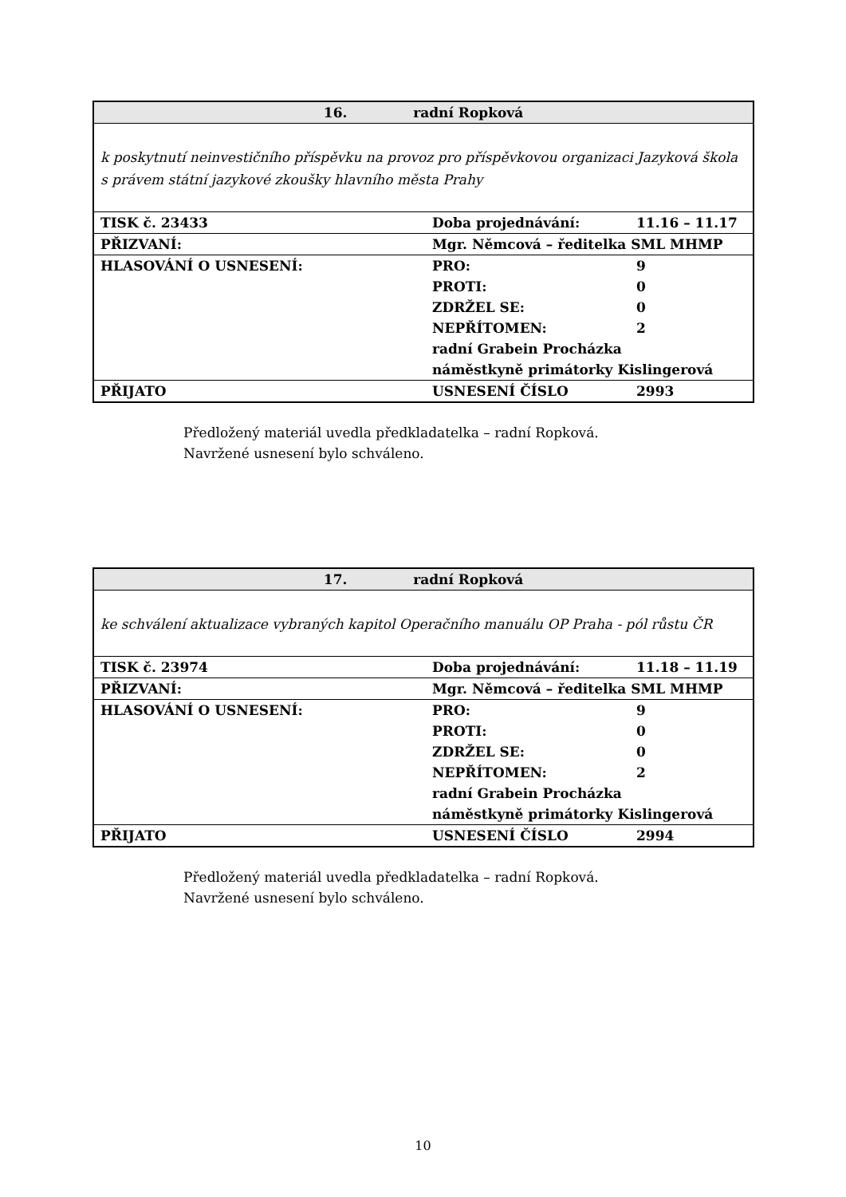| 16. radní Ropková | | |
| k poskytnutí neinvestičního příspěvku na provoz pro příspěvkovou organizaci Jazyková škola s právem státní jazykové zkoušky hlavního města Prahy | | |
| TISK č. 23433 | Doba projednávání: | 11.16 – 11.17 |
| PŘIZVANÍ: | Mgr. Němcová – ředitelka SML MHMP | |
| HLASOVÁNÍ O USNESENÍ: | PRO: | 9 |
| | PROTI: | 0 |
| | ZDRŽEL SE: | 0 |
| | NEPŘÍTOMEN: | 2 |
| | radní Grabein Procházka | |
| | náměstkyně primátorky Kislingerová | |
| PŘIJATO | USNESENÍ ČÍSLO | 2993 |
Předložený materiál uvedla předkladatelka – radní Ropková.
Navržené usnesení bylo schváleno.
| 17. radní Ropková | | |
| ke schválení aktualizace vybraných kapitol Operačního manuálu OP Praha - pól růstu ČR | | |
| TISK č. 23974 | Doba projednávání: | 11.18 – 11.19 |
| PŘIZVANÍ: | Mgr. Němcová – ředitelka SML MHMP | |
| HLASOVÁNÍ O USNESENÍ: | PRO: | 9 |
| | PROTI: | 0 |
| | ZDRŽEL SE: | 0 |
| | NEPŘÍTOMEN: | 2 |
| | radní Grabein Procházka | |
| | náměstkyně primátorky Kislingerová | |
| PŘIJATO | USNESENÍ ČÍSLO | 2994 |
Předložený materiál uvedla předkladatelka – radní Ropková.
Navržené usnesení bylo schváleno.
10